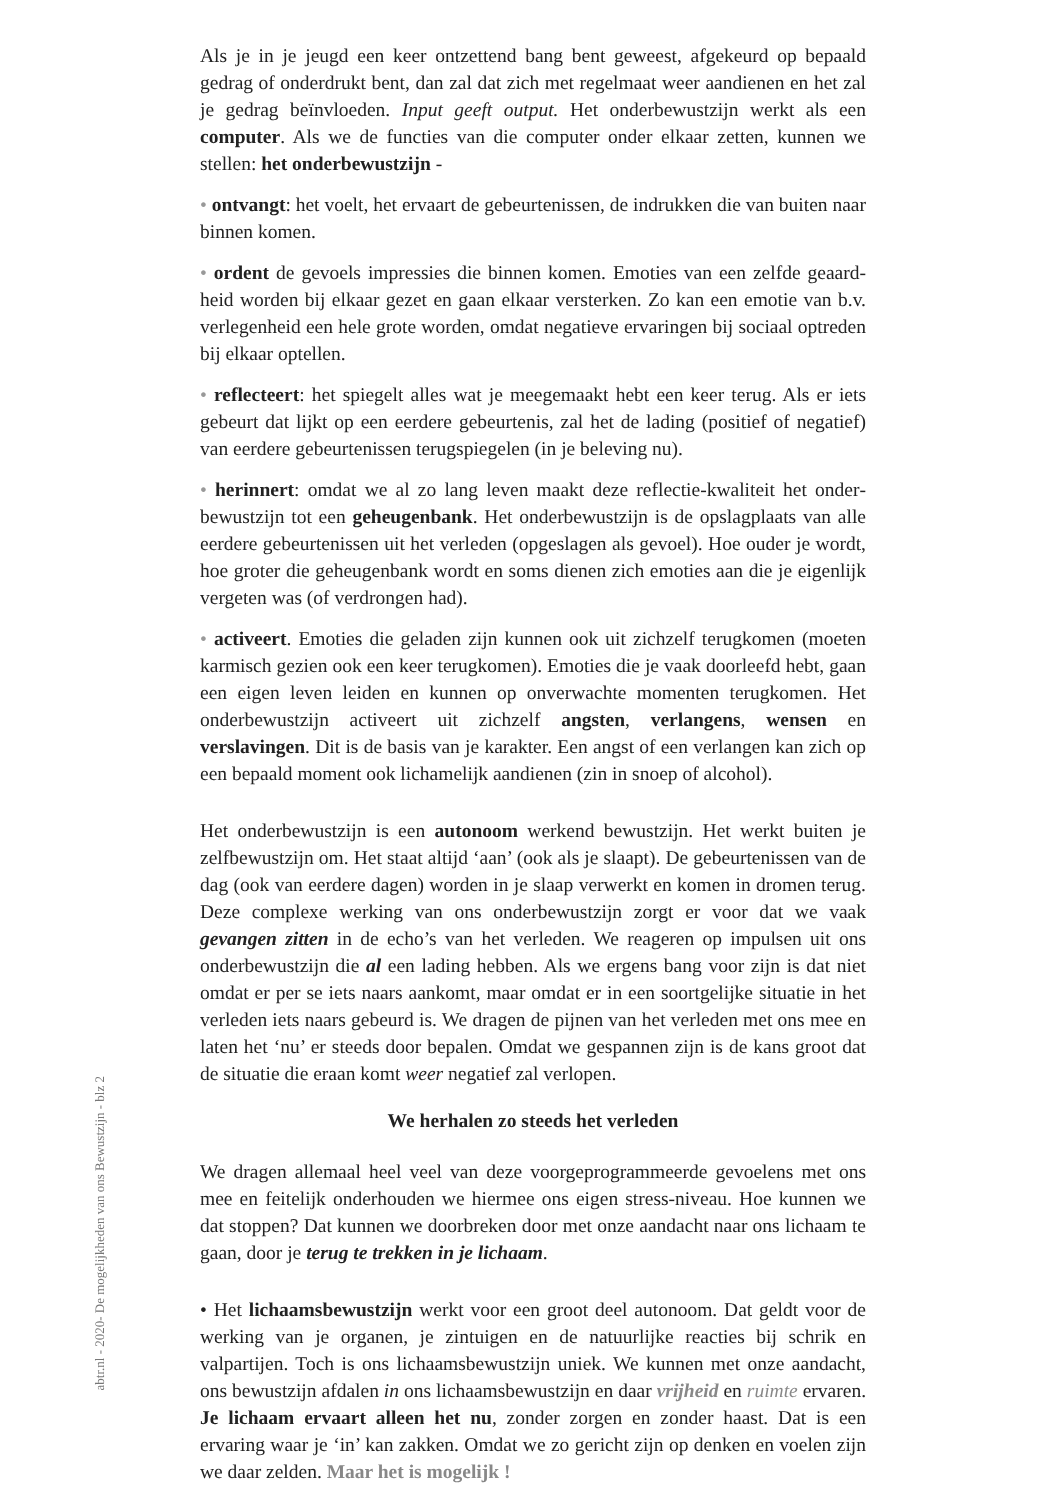abtr.nl - 2020- De mogelijkheden van ons Bewustzijn - blz 2
Als je in je jeugd een keer ontzettend bang bent geweest, afgekeurd op bepaald gedrag of onderdrukt bent, dan zal dat zich met regelmaat weer aandienen en het zal je gedrag beïnvloeden. Input geeft output. Het onderbewustzijn werkt als een computer. Als we de functies van die computer onder elkaar zetten, kunnen we stellen: het onderbewustzijn -
• ontvangt: het voelt, het ervaart de gebeurtenissen, de indrukken die van buiten naar binnen komen.
• ordent de gevoels impressies die binnen komen. Emoties van een zelfde geaard­heid worden bij elkaar gezet en gaan elkaar versterken. Zo kan een emotie van b.v. verlegenheid een hele grote worden, omdat negatieve ervaringen bij sociaal optreden bij elkaar optellen.
• reflecteert: het spiegelt alles wat je meegemaakt hebt een keer terug. Als er iets gebeurt dat lijkt op een eerdere gebeurtenis, zal het de lading (positief of nega­tief) van eerdere gebeurtenissen terugspiegelen (in je beleving nu).
• herinnert: omdat we al zo lang leven maakt deze reflectie-kwaliteit het onder­bewustzijn tot een geheugenbank. Het onderbewustzijn is de opslagplaats van alle eerdere gebeurtenissen uit het verleden (opgeslagen als gevoel). Hoe ouder je wordt, hoe groter die geheugenbank wordt en soms dienen zich emoties aan die je eigenlijk vergeten was (of verdrongen had).
• activeert. Emoties die geladen zijn kunnen ook uit zichzelf terugkomen (moe­ten karmisch gezien ook een keer terugkomen). Emoties die je vaak doorleefd hebt, gaan een eigen leven leiden en kunnen op onverwachte momenten terug­komen. Het onderbewustzijn activeert uit zichzelf angsten, verlangens, wensen en verslavingen. Dit is de basis van je karakter. Een angst of een verlangen kan zich op een bepaald moment ook lichamelijk aandienen (zin in snoep of alcohol).
Het onderbewustzijn is een autonoom werkend bewustzijn. Het werkt buiten je zelfbewustzijn om. Het staat altijd ‘aan’ (ook als je slaapt). De gebeurtenissen van de dag (ook van eerdere dagen) worden in je slaap verwerkt en komen in dromen terug. Deze complexe werking van ons onderbewustzijn zorgt er voor dat we vaak gevangen zitten in de echo’s van het verleden. We reageren op impulsen uit ons onderbewustzijn die al een lading hebben. Als we ergens bang voor zijn is dat niet omdat er per se iets naars aankomt, maar omdat er in een soortgelijke situatie in het verleden iets naars gebeurd is. We dragen de pijnen van het verleden met ons mee en laten het ‘nu’ er steeds door bepalen. Omdat we gespannen zijn is de kans groot dat de situatie die eraan komt weer negatief zal verlopen.
We herhalen zo steeds het verleden
We dragen allemaal heel veel van deze voorgeprogrammeerde gevoelens met ons mee en feitelijk onderhouden we hiermee ons eigen stress-niveau. Hoe kunnen we dat stoppen? Dat kunnen we doorbreken door met onze aandacht naar ons lichaam te gaan, door je terug te trekken in je lichaam.
• Het lichaamsbewustzijn werkt voor een groot deel autonoom. Dat geldt voor de werking van je organen, je zintuigen en de natuurlijke reacties bij schrik en valpartijen. Toch is ons lichaamsbewustzijn uniek. We kunnen met onze aan­dacht, ons bewustzijn afdalen in ons lichaamsbewustzijn en daar vrijheid en ruimte ervaren. Je lichaam ervaart alleen het nu, zonder zorgen en zonder haast. Dat is een ervaring waar je ‘in’ kan zakken. Omdat we zo gericht zijn op denken en voelen zijn we daar zelden. Maar het is mogelijk !